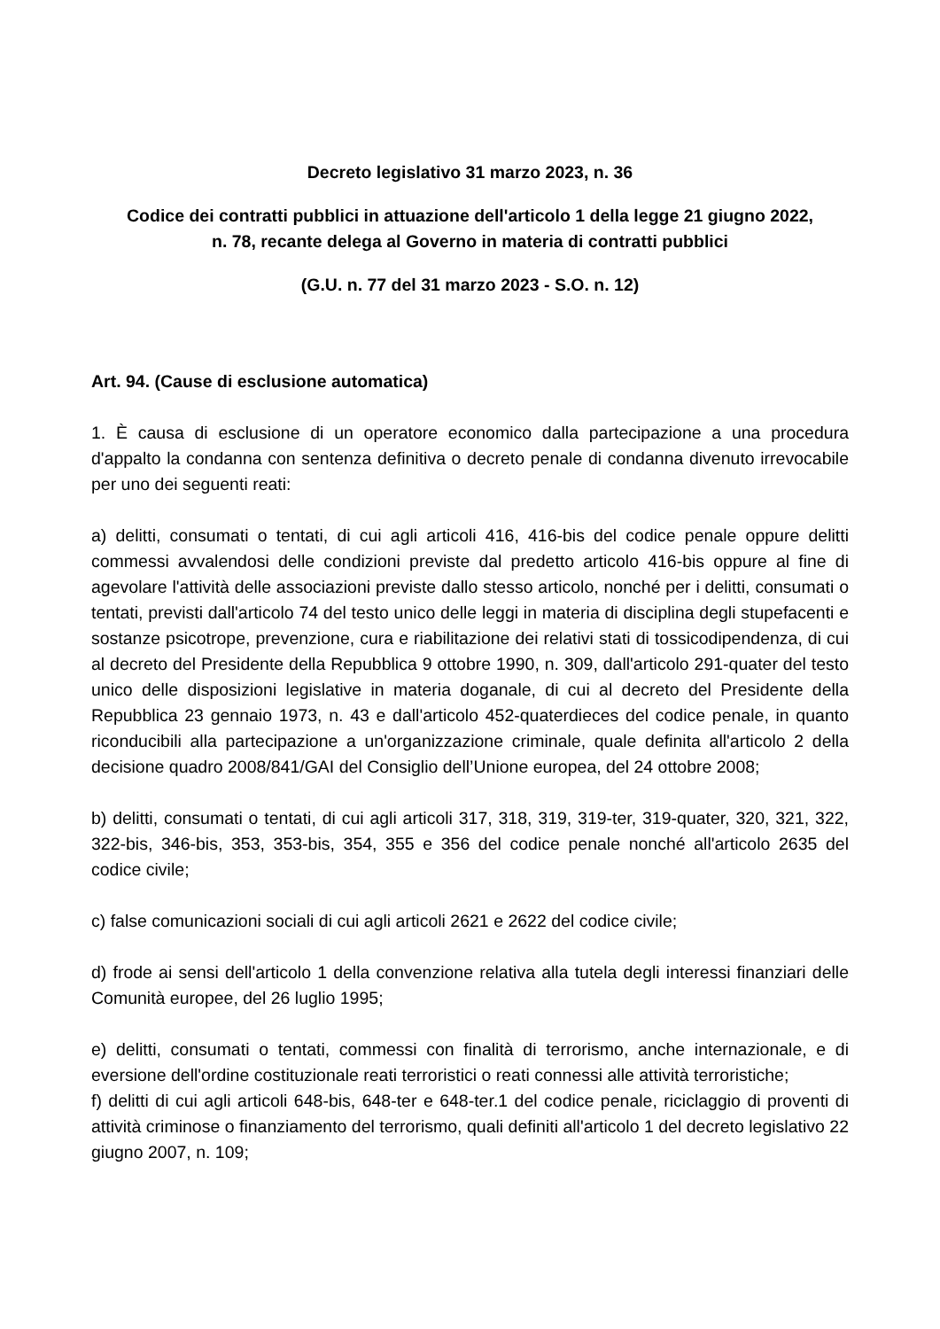Decreto legislativo 31 marzo 2023, n. 36
Codice dei contratti pubblici in attuazione dell'articolo 1 della legge 21 giugno 2022,
n. 78, recante delega al Governo in materia di contratti pubblici
(G.U. n. 77 del 31 marzo 2023 - S.O. n. 12)
Art. 94. (Cause di esclusione automatica)
1. È causa di esclusione di un operatore economico dalla partecipazione a una procedura d'appalto la condanna con sentenza definitiva o decreto penale di condanna divenuto irrevocabile per uno dei seguenti reati:
a) delitti, consumati o tentati, di cui agli articoli 416, 416-bis del codice penale oppure delitti commessi avvalendosi delle condizioni previste dal predetto articolo 416-bis oppure al fine di agevolare l'attività delle associazioni previste dallo stesso articolo, nonché per i delitti, consumati o tentati, previsti dall'articolo 74 del testo unico delle leggi in materia di disciplina degli stupefacenti e sostanze psicotrope, prevenzione, cura e riabilitazione dei relativi stati di tossicodipendenza, di cui al decreto del Presidente della Repubblica 9 ottobre 1990, n. 309, dall'articolo 291-quater del testo unico delle disposizioni legislative in materia doganale, di cui al decreto del Presidente della Repubblica 23 gennaio 1973, n. 43 e dall'articolo 452-quaterdieces del codice penale, in quanto riconducibili alla partecipazione a un'organizzazione criminale, quale definita all'articolo 2 della decisione quadro 2008/841/GAI del Consiglio dell’Unione europea, del 24 ottobre 2008;
b) delitti, consumati o tentati, di cui agli articoli 317, 318, 319, 319-ter, 319-quater, 320, 321, 322, 322-bis, 346-bis, 353, 353-bis, 354, 355 e 356 del codice penale nonché all'articolo 2635 del codice civile;
c) false comunicazioni sociali di cui agli articoli 2621 e 2622 del codice civile;
d) frode ai sensi dell'articolo 1 della convenzione relativa alla tutela degli interessi finanziari delle Comunità europee, del 26 luglio 1995;
e) delitti, consumati o tentati, commessi con finalità di terrorismo, anche internazionale, e di eversione dell'ordine costituzionale reati terroristici o reati connessi alle attività terroristiche;
f) delitti di cui agli articoli 648-bis, 648-ter e 648-ter.1 del codice penale, riciclaggio di proventi di attività criminose o finanziamento del terrorismo, quali definiti all'articolo 1 del decreto legislativo 22 giugno 2007, n. 109;